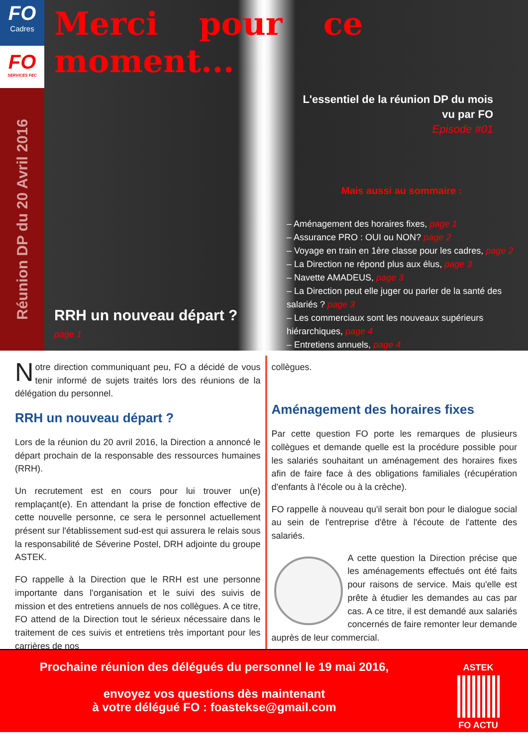FO
Cadres
FO
SERVICES FEC
Réunion DP du 20 Avril 2016
Merci pour ce moment...
L'essentiel de la réunion DP du mois
vu par FO
Episode #01
Mais aussi au sommaire :
– Aménagement des horaires fixes, page 1
– Assurance PRO : OUI ou NON? page 2
– Voyage en train en 1ère classe pour les cadres, page 2
– La Direction ne répond plus aux élus, page 3
– Navette AMADEUS, page 3
– La Direction peut elle juger ou parler de la santé des salariés ? page 3
– Les commerciaux sont les nouveaux supérieurs hiérarchiques, page 4
– Entretiens annuels, page 4
RRH un nouveau départ ?
page 1
Notre direction communiquant peu, FO a décidé de vous tenir informé de sujets traités lors des réunions de la délégation du personnel.
RRH un nouveau départ ?
Lors de la réunion du 20 avril 2016, la Direction a annoncé le départ prochain de la responsable des ressources humaines (RRH).
Un recrutement est en cours pour lui trouver un(e) remplaçant(e). En attendant la prise de fonction effective de cette nouvelle personne, ce sera le personnel actuellement présent sur l'établissement sud-est qui assurera le relais sous la responsabilité de Séverine Postel, DRH adjointe du groupe ASTEK.
FO rappelle à la Direction que le RRH est une personne importante dans l'organisation et le suivi des suivis de mission et des entretiens annuels de nos collègues. A ce titre, FO attend de la Direction tout le sérieux nécessaire dans le traitement de ces suivis et entretiens très important pour les carrières de nos
collègues.
Aménagement des horaires fixes
Par cette question FO porte les remarques de plusieurs collègues et demande quelle est la procédure possible pour les salariés souhaitant un aménagement des horaires fixes afin de faire face à des obligations familiales (récupération d'enfants à l'école ou à la crèche).
FO rappelle à nouveau qu'il serait bon pour le dialogue social au sein de l'entreprise d'être à l'écoute de l'attente des salariés.
A cette question la Direction précise que les aménagements effectués ont été faits pour raisons de service. Mais qu'elle est prête à étudier les demandes au cas par cas. A ce titre, il est demandé aux salariés concernés de faire remonter leur demande auprès de leur commercial.
Prochaine réunion des délégués du personnel le 19 mai 2016,
envoyez vos questions dès maintenant
à votre délégué FO : foastekse@gmail.com
ASTEK
FO ACTU